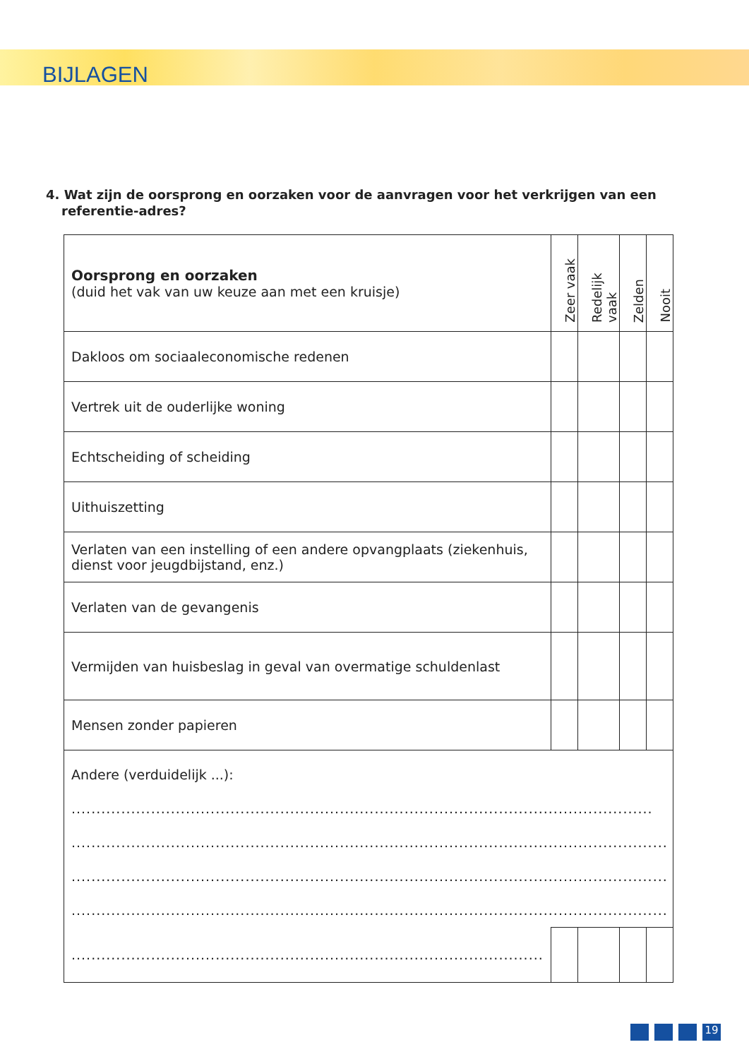BIJLAGEN
4. Wat zijn de oorsprong en oorzaken voor de aanvragen voor het verkrijgen van een referentie-adres?
| Oorsprong en oorzaken (duid het vak van uw keuze aan met een kruisje) | Zeer vaak | Redelijk vaak | Zelden | Nooit |
| --- | --- | --- | --- | --- |
| Dakloos om sociaaleconomische redenen | | | | |
| Vertrek uit de ouderlijke woning | | | | |
| Echtscheiding of scheiding | | | | |
| Uithuiszetting | | | | |
| Verlaten van een instelling of een andere opvangplaats (ziekenhuis, dienst voor jeugdbijstand, enz.) | | | | |
| Verlaten van de gevangenis | | | | |
| Vermijden van huisbeslag in geval van overmatige schuldenlast | | | | |
| Mensen zonder papieren | | | | |
| Andere (verduidelijk ...): ..................................................................................................................... ................................................................................................................................... ................................................................................................................................... ................................................................................................................................... | | | | |
| ............................................................................................... | | | | |
19